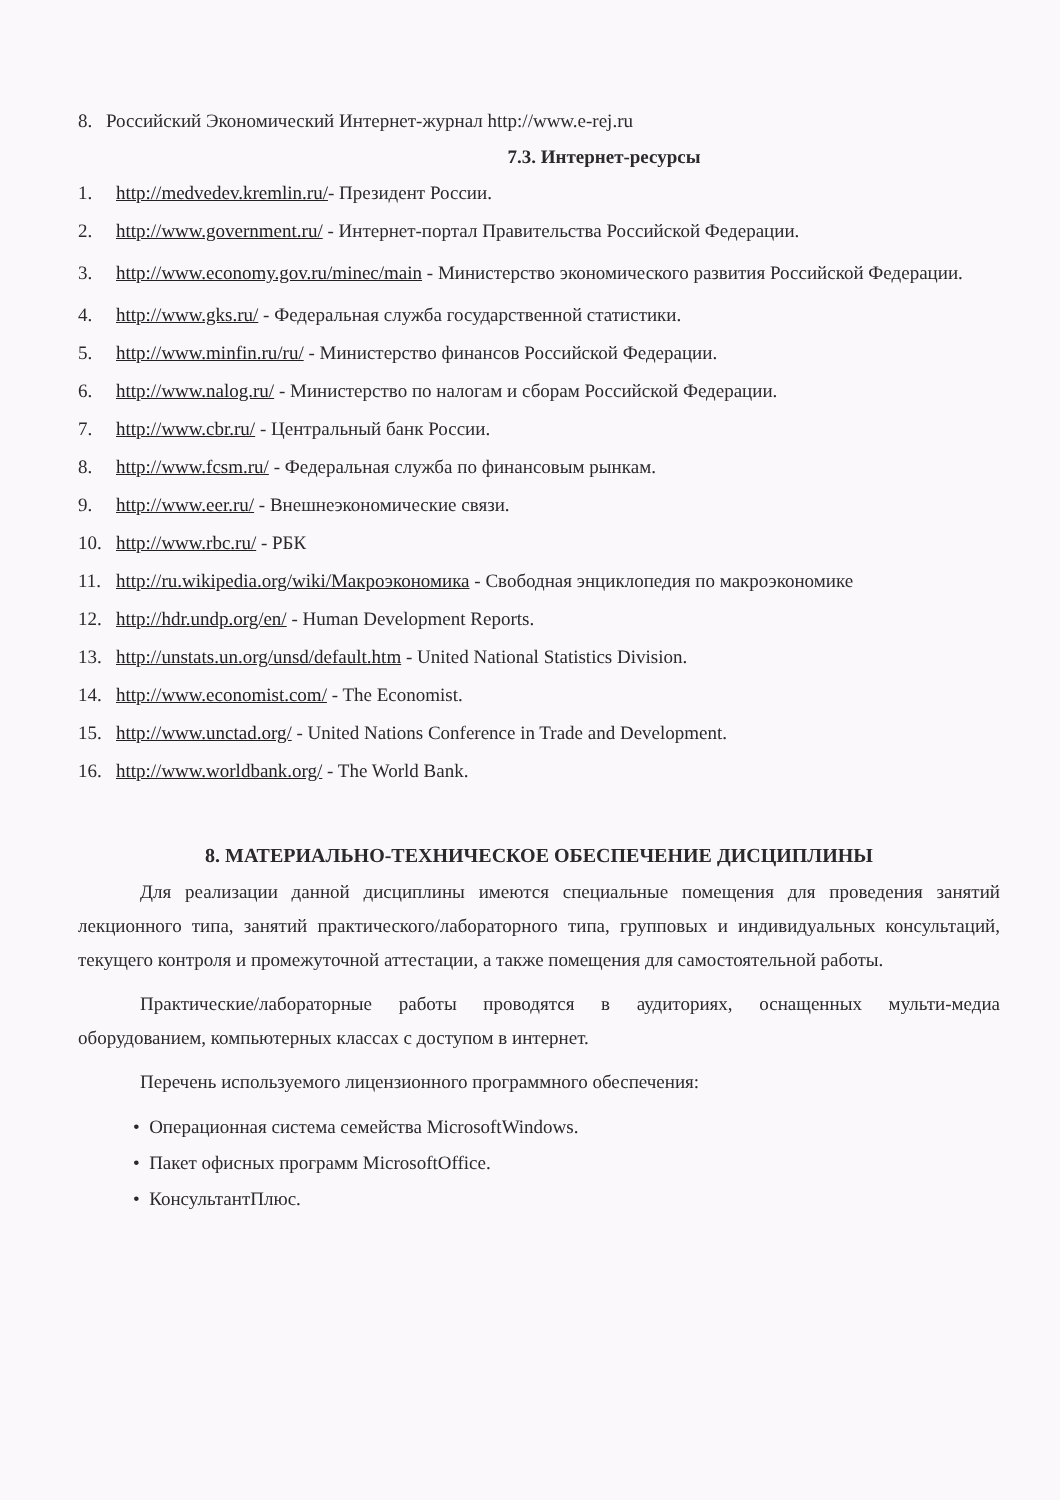8. Российский Экономический Интернет-журнал http://www.e-rej.ru
7.3. Интернет-ресурсы
1. http://medvedev.kremlin.ru/- Президент России.
2. http://www.government.ru/ - Интернет-портал Правительства Российской Федерации.
3. http://www.economy.gov.ru/minec/main - Министерство экономического развития Российской Федерации.
4. http://www.gks.ru/ - Федеральная служба государственной статистики.
5. http://www.minfin.ru/ru/ - Министерство финансов Российской Федерации.
6. http://www.nalog.ru/ - Министерство по налогам и сборам Российской Федерации.
7. http://www.cbr.ru/ - Центральный банк России.
8. http://www.fcsm.ru/ - Федеральная служба по финансовым рынкам.
9. http://www.eer.ru/ - Внешнеэкономические связи.
10. http://www.rbc.ru/ - РБК
11. http://ru.wikipedia.org/wiki/Макроэкономика - Свободная энциклопедия по макроэкономике
12. http://hdr.undp.org/en/ - Human Development Reports.
13. http://unstats.un.org/unsd/default.htm - United National Statistics Division.
14. http://www.economist.com/ - The Economist.
15. http://www.unctad.org/ - United Nations Conference in Trade and Development.
16. http://www.worldbank.org/ - The World Bank.
8. МАТЕРИАЛЬНО-ТЕХНИЧЕСКОЕ ОБЕСПЕЧЕНИЕ ДИСЦИПЛИНЫ
Для реализации данной дисциплины имеются специальные помещения для проведения занятий лекционного типа, занятий практического/лабораторного типа, групповых и индивидуальных консультаций, текущего контроля и промежуточной аттестации, а также помещения для самостоятельной работы.
Практические/лабораторные работы проводятся в аудиториях, оснащенных мульти-медиа оборудованием, компьютерных классах с доступом в интернет.
Перечень используемого лицензионного программного обеспечения:
• Операционная система семейства MicrosoftWindows.
• Пакет офисных программ MicrosoftOffice.
• КонсультантПлюс.